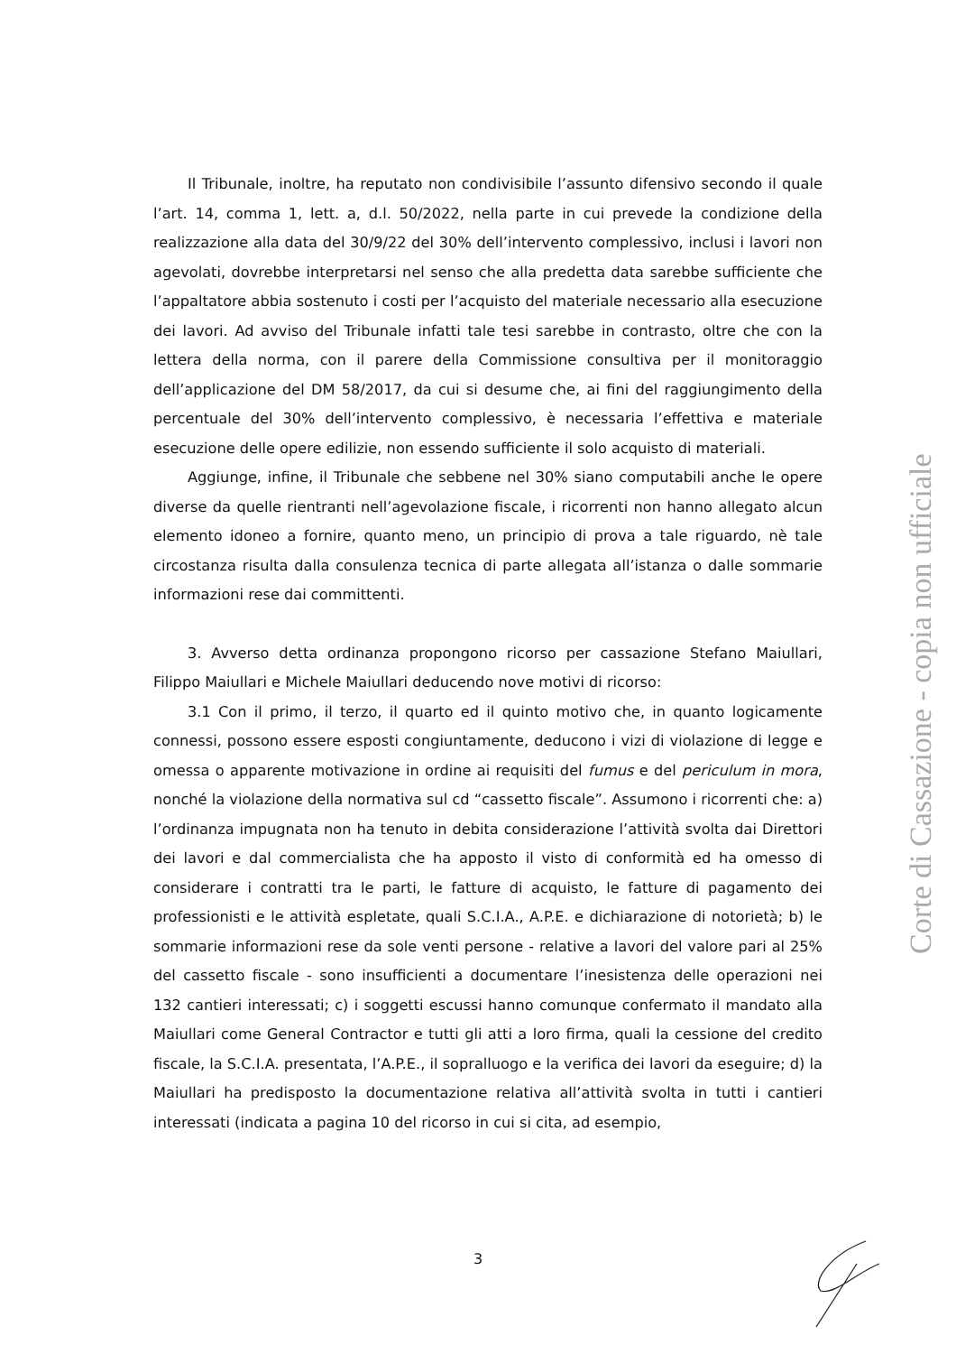Il Tribunale, inoltre, ha reputato non condivisibile l’assunto difensivo secondo il quale l’art. 14, comma 1, lett. a, d.l. 50/2022, nella parte in cui prevede la condizione della realizzazione alla data del 30/9/22 del 30% dell’intervento complessivo, inclusi i lavori non agevolati, dovrebbe interpretarsi nel senso che alla predetta data sarebbe sufficiente che l’appaltatore abbia sostenuto i costi per l’acquisto del materiale necessario alla esecuzione dei lavori. Ad avviso del Tribunale infatti tale tesi sarebbe in contrasto, oltre che con la lettera della norma, con il parere della Commissione consultiva per il monitoraggio dell’applicazione del DM 58/2017, da cui si desume che, ai fini del raggiungimento della percentuale del 30% dell’intervento complessivo, è necessaria l’effettiva e materiale esecuzione delle opere edilizie, non essendo sufficiente il solo acquisto di materiali.
Aggiunge, infine, il Tribunale che sebbene nel 30% siano computabili anche le opere diverse da quelle rientranti nell’agevolazione fiscale, i ricorrenti non hanno allegato alcun elemento idoneo a fornire, quanto meno, un principio di prova a tale riguardo, nè tale circostanza risulta dalla consulenza tecnica di parte allegata all’istanza o dalle sommarie informazioni rese dai committenti.
3. Avverso detta ordinanza propongono ricorso per cassazione Stefano Maiullari, Filippo Maiullari e Michele Maiullari deducendo nove motivi di ricorso:
3.1 Con il primo, il terzo, il quarto ed il quinto motivo che, in quanto logicamente connessi, possono essere esposti congiuntamente, deducono i vizi di violazione di legge e omessa o apparente motivazione in ordine ai requisiti del fumus e del periculum in mora, nonché la violazione della normativa sul cd “cassetto fiscale”. Assumono i ricorrenti che: a) l’ordinanza impugnata non ha tenuto in debita considerazione l’attività svolta dai Direttori dei lavori e dal commercialista che ha apposto il visto di conformità ed ha omesso di considerare i contratti tra le parti, le fatture di acquisto, le fatture di pagamento dei professionisti e le attività espletate, quali S.C.I.A., A.P.E. e dichiarazione di notorietà; b) le sommarie informazioni rese da sole venti persone - relative a lavori del valore pari al 25% del cassetto fiscale - sono insufficienti a documentare l’inesistenza delle operazioni nei 132 cantieri interessati; c) i soggetti escussi hanno comunque confermato il mandato alla Maiullari come General Contractor e tutti gli atti a loro firma, quali la cessione del credito fiscale, la S.C.I.A. presentata, l’A.P.E., il sopralluogo e la verifica dei lavori da eseguire; d) la Maiullari ha predisposto la documentazione relativa all’attività svolta in tutti i cantieri interessati (indicata a pagina 10 del ricorso in cui si cita, ad esempio,
Corte di Cassazione - copia non ufficiale
3